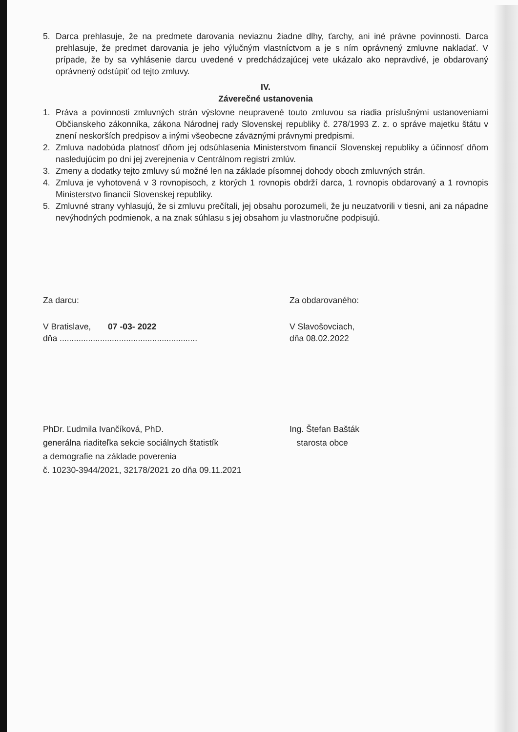5. Darca prehlasuje, že na predmete darovania neviaznu žiadne dlhy, ťarchy, ani iné právne povinnosti. Darca prehlasuje, že predmet darovania je jeho výlučným vlastníctvom a je s ním oprávnený zmluvne nakladať. V prípade, že by sa vyhlásenie darcu uvedené v predchádzajúcej vete ukázalo ako nepravdivé, je obdarovaný oprávnený odstúpiť od tejto zmluvy.
IV.
Záverečné ustanovenia
1. Práva a povinnosti zmluvných strán výslovne neupravené touto zmluvou sa riadia príslušnými ustanoveniami Občianskeho zákonníka, zákona Národnej rady Slovenskej republiky č. 278/1993 Z. z. o správe majetku štátu v znení neskorších predpisov a inými všeobecne záväznými právnymi predpismi.
2. Zmluva nadobúda platnosť dňom jej odsúhlasenia Ministerstvom financií Slovenskej republiky a účinnosť dňom nasledujúcim po dni jej zverejnenia v Centrálnom registri zmlúv.
3. Zmeny a dodatky tejto zmluvy sú možné len na základe písomnej dohody oboch zmluvných strán.
4. Zmluva je vyhotovená v 3 rovnopisoch, z ktorých 1 rovnopis obdrží darca, 1 rovnopis obdarovaný a 1 rovnopis Ministerstvo financií Slovenskej republiky.
5. Zmluvné strany vyhlasujú, že si zmluvu prečítali, jej obsahu porozumeli, že ju neuzatvorili v tiesni, ani za nápadne nevýhodných podmienok, a na znak súhlasu s jej obsahom ju vlastnoručne podpisujú.
Za darcu: Za obdarovaného:
V Bratislave, 07 -03- 2022
dňa ..........................................................
V Slavošovciach,
dňa 08.02.2022
PhDr. Ľudmila Ivančíková, PhD.
generálna riaditeľka sekcie sociálnych štatistík
a demografie na základe poverenia
č. 10230-3944/2021, 32178/2021 zo dňa 09.11.2021
Ing. Štefan Bašták
starosta obce